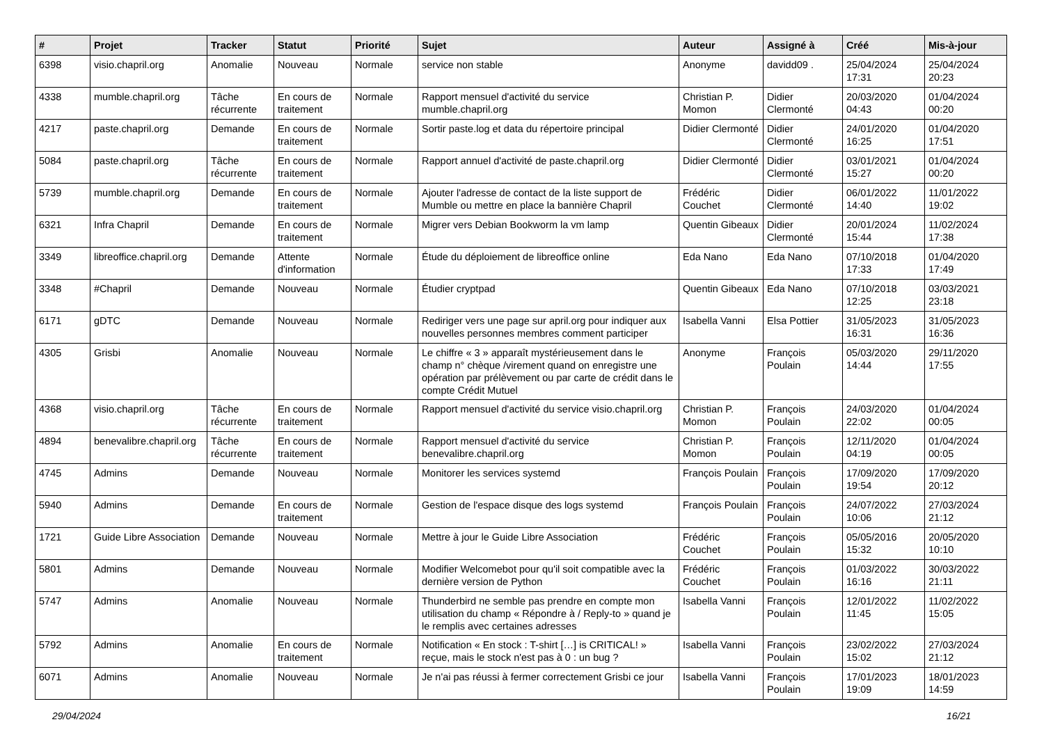| # | Projet | Tracker | Statut | Priorité | Sujet | Auteur | Assigné à | Créé | Mis-à-jour |
| --- | --- | --- | --- | --- | --- | --- | --- | --- | --- |
| 6398 | visio.chapril.org | Anomalie | Nouveau | Normale | service non stable | Anonyme | davidd09 . | 25/04/2024 17:31 | 25/04/2024 20:23 |
| 4338 | mumble.chapril.org | Tâche récurrente | En cours de traitement | Normale | Rapport mensuel d'activité du service mumble.chapril.org | Christian P. Momon | Didier Clermonté | 20/03/2020 04:43 | 01/04/2024 00:20 |
| 4217 | paste.chapril.org | Demande | En cours de traitement | Normale | Sortir paste.log et data du répertoire principal | Didier Clermonté | Didier Clermonté | 24/01/2020 16:25 | 01/04/2020 17:51 |
| 5084 | paste.chapril.org | Tâche récurrente | En cours de traitement | Normale | Rapport annuel d'activité de paste.chapril.org | Didier Clermonté | Didier Clermonté | 03/01/2021 15:27 | 01/04/2024 00:20 |
| 5739 | mumble.chapril.org | Demande | En cours de traitement | Normale | Ajouter l'adresse de contact de la liste support de Mumble ou mettre en place la bannière Chapril | Frédéric Couchet | Didier Clermonté | 06/01/2022 14:40 | 11/01/2022 19:02 |
| 6321 | Infra Chapril | Demande | En cours de traitement | Normale | Migrer vers Debian Bookworm la vm lamp | Quentin Gibeaux | Didier Clermonté | 20/01/2024 15:44 | 11/02/2024 17:38 |
| 3349 | libreoffice.chapril.org | Demande | Attente d'information | Normale | Étude du déploiement de libreoffice online | Eda Nano | Eda Nano | 07/10/2018 17:33 | 01/04/2020 17:49 |
| 3348 | #Chapril | Demande | Nouveau | Normale | Étudier cryptpad | Quentin Gibeaux | Eda Nano | 07/10/2018 12:25 | 03/03/2021 23:18 |
| 6171 | gDTC | Demande | Nouveau | Normale | Rediriger vers une page sur april.org pour indiquer aux nouvelles personnes membres comment participer | Isabella Vanni | Elsa Pottier | 31/05/2023 16:31 | 31/05/2023 16:36 |
| 4305 | Grisbi | Anomalie | Nouveau | Normale | Le chiffre « 3 » apparaît mystérieusement dans le champ n° chèque /virement quand on enregistre une opération par prélèvement ou par carte de crédit dans le compte Crédit Mutuel | Anonyme | François Poulain | 05/03/2020 14:44 | 29/11/2020 17:55 |
| 4368 | visio.chapril.org | Tâche récurrente | En cours de traitement | Normale | Rapport mensuel d'activité du service visio.chapril.org | Christian P. Momon | François Poulain | 24/03/2020 22:02 | 01/04/2024 00:05 |
| 4894 | benevalibre.chapril.org | Tâche récurrente | En cours de traitement | Normale | Rapport mensuel d'activité du service benevalibre.chapril.org | Christian P. Momon | François Poulain | 12/11/2020 04:19 | 01/04/2024 00:05 |
| 4745 | Admins | Demande | Nouveau | Normale | Monitorer les services systemd | François Poulain | François Poulain | 17/09/2020 19:54 | 17/09/2020 20:12 |
| 5940 | Admins | Demande | En cours de traitement | Normale | Gestion de l'espace disque des logs systemd | François Poulain | François Poulain | 24/07/2022 10:06 | 27/03/2024 21:12 |
| 1721 | Guide Libre Association | Demande | Nouveau | Normale | Mettre à jour le Guide Libre Association | Frédéric Couchet | François Poulain | 05/05/2016 15:32 | 20/05/2020 10:10 |
| 5801 | Admins | Demande | Nouveau | Normale | Modifier Welcomebot pour qu'il soit compatible avec la dernière version de Python | Frédéric Couchet | François Poulain | 01/03/2022 16:16 | 30/03/2022 21:11 |
| 5747 | Admins | Anomalie | Nouveau | Normale | Thunderbird ne semble pas prendre en compte mon utilisation du champ « Répondre à / Reply-to » quand je le remplis avec certaines adresses | Isabella Vanni | François Poulain | 12/01/2022 11:45 | 11/02/2022 15:05 |
| 5792 | Admins | Anomalie | En cours de traitement | Normale | Notification « En stock : T-shirt […] is CRITICAL! » reçue, mais le stock n'est pas à 0 : un bug ? | Isabella Vanni | François Poulain | 23/02/2022 15:02 | 27/03/2024 21:12 |
| 6071 | Admins | Anomalie | Nouveau | Normale | Je n'ai pas réussi à fermer correctement Grisbi ce jour | Isabella Vanni | François Poulain | 17/01/2023 19:09 | 18/01/2023 14:59 |
29/04/2024 16/21